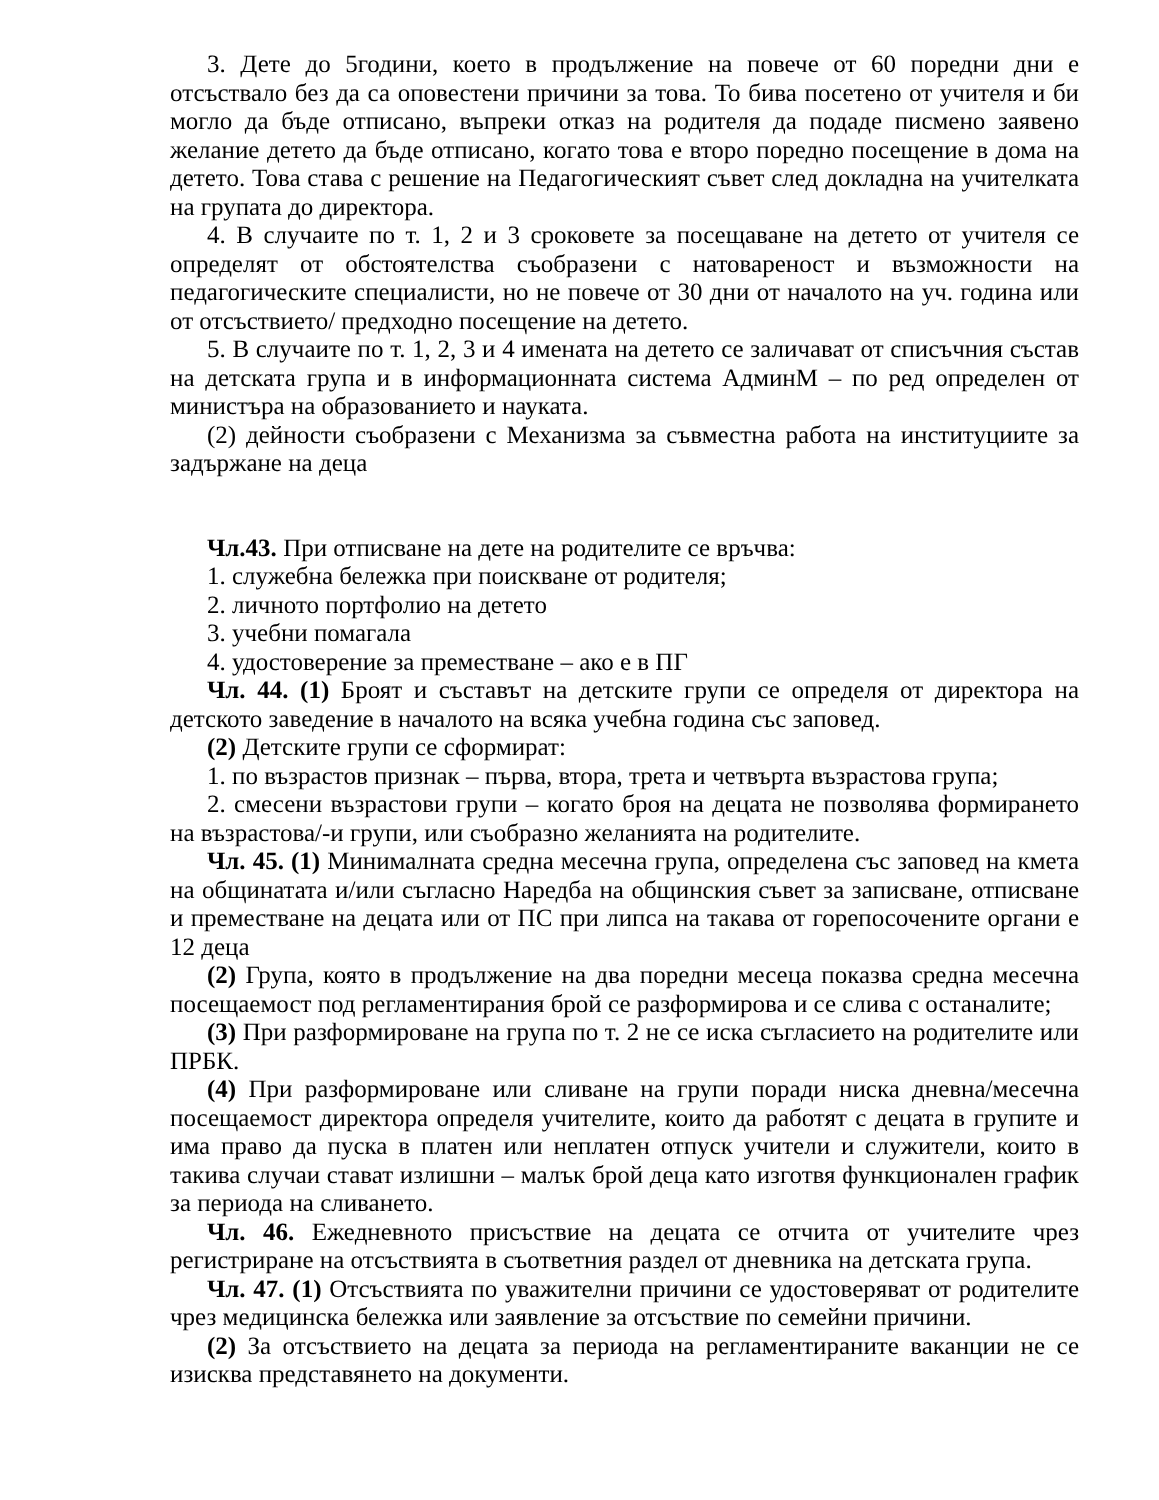3. Дете до 5години, което в продължение на повече от 60 поредни дни е отсъствало без да са оповестени причини за това. То бива посетено от учителя и би могло да бъде отписано, въпреки отказ на родителя да подаде писмено заявено желание детето да бъде отписано, когато това е второ поредно посещение в дома на детето. Това става с решение на Педагогическият съвет след докладна на учителката на групата до директора.
4. В случаите по т. 1, 2 и 3 сроковете за посещаване на детето от учителя се определят от обстоятелства съобразени с натовареност и възможности на педагогическите специалисти, но не повече от 30 дни от началото на уч. година или от отсъствието/ предходно посещение на детето.
5. В случаите по т. 1, 2, 3 и 4 имената на детето се заличават от списъчния състав на детската група и в информационната система АдминМ – по ред определен от министъра на образованието и науката.
(2) дейности съобразени с Механизма за съвместна работа на институциите за задържане на деца
Чл.43. При отписване на дете на родителите се връчва:
1. служебна бележка при поискване от родителя;
2. личното портфолио на детето
3. учебни помагала
4. удостоверение за преместване – ако е в ПГ
Чл. 44. (1) Броят и съставът на детските групи се определя от директора на детското заведение в началото на всяка учебна година със заповед.
(2) Детските групи се сформират:
1. по възрастов признак – първа, втора, трета и четвърта възрастова група;
2. смесени възрастови групи – когато броя на децата не позволява формирането на възрастова/-и групи, или съобразно желанията на родителите.
Чл. 45. (1) Минималната средна месечна група, определена със заповед на кмета на общинатата и/или съгласно Наредба на общинския съвет за записване, отписване и преместване на децата или от ПС при липса на такава от горепосочените органи е 12 деца
(2) Група, която в продължение на два поредни месеца показва средна месечна посещаемост под регламентирания брой се разформирова и се слива с останалите;
(3) При разформироване на група по т. 2 не се иска съгласието на родителите или ПРБК.
(4) При разформироване или сливане на групи поради ниска дневна/месечна посещаемост директора определя учителите, които да работят с децата в групите и има право да пуска в платен или неплатен отпуск учители и служители, които в такива случаи стават излишни – малък брой деца като изготвя функционален график за периода на сливането.
Чл. 46. Ежедневното присъствие на децата се отчита от учителите чрез регистриране на отсъствията в съответния раздел от дневника на детската група.
Чл. 47. (1) Отсъствията по уважителни причини се удостоверяват от родителите чрез медицинска бележка или заявление за отсъствие по семейни причини.
(2) За отсъствието на децата за периода на регламентираните ваканции не се изисква представянето на документи.